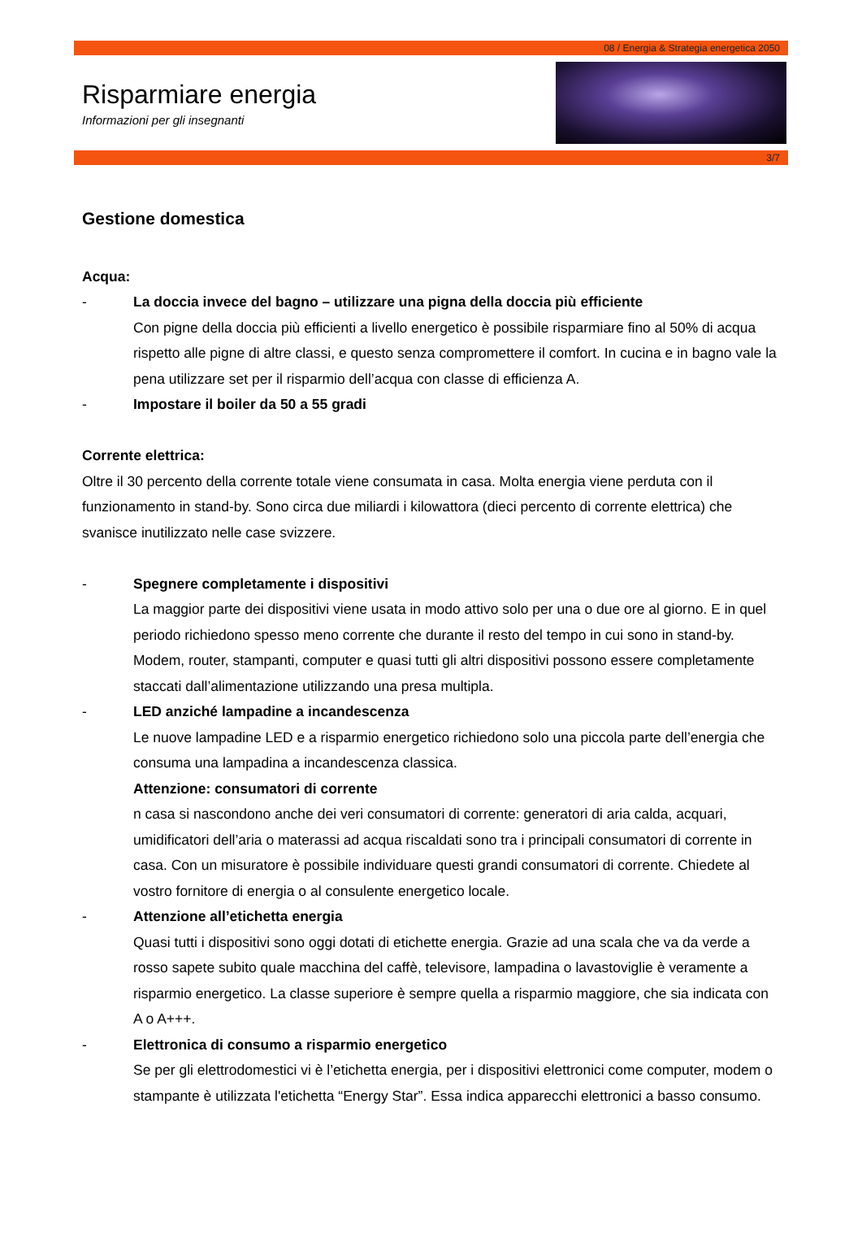08 / Energia & Strategia energetica 2050
Risparmiare energia
Informazioni per gli insegnanti
3/7
Gestione domestica
Acqua:
- La doccia invece del bagno – utilizzare una pigna della doccia più efficiente
Con pigne della doccia più efficienti a livello energetico è possibile risparmiare fino al 50% di acqua rispetto alle pigne di altre classi, e questo senza compromettere il comfort. In cucina e in bagno vale la pena utilizzare set per il risparmio dell’acqua con classe di efficienza A.
- Impostare il boiler da 50 a 55 gradi
Corrente elettrica:
Oltre il 30 percento della corrente totale viene consumata in casa. Molta energia viene perduta con il funzionamento in stand-by. Sono circa due miliardi i kilowattora (dieci percento di corrente elettrica) che svanisce inutilizzato nelle case svizzere.
- Spegnere completamente i dispositivi
La maggior parte dei dispositivi viene usata in modo attivo solo per una o due ore al giorno. E in quel periodo richiedono spesso meno corrente che durante il resto del tempo in cui sono in stand-by. Modem, router, stampanti, computer e quasi tutti gli altri dispositivi possono essere completamente staccati dall’alimentazione utilizzando una presa multipla.
- LED anziché lampadine a incandescenza
Le nuove lampadine LED e a risparmio energetico richiedono solo una piccola parte dell’energia che consuma una lampadina a incandescenza classica.
Attenzione: consumatori di corrente
n casa si nascondono anche dei veri consumatori di corrente: generatori di aria calda, acquari, umidificatori dell’aria o materassi ad acqua riscaldati sono tra i principali consumatori di corrente in casa. Con un misuratore è possibile individuare questi grandi consumatori di corrente. Chiedete al vostro fornitore di energia o al consulente energetico locale.
- Attenzione all’etichetta energia
Quasi tutti i dispositivi sono oggi dotati di etichette energia. Grazie ad una scala che va da verde a rosso sapete subito quale macchina del caffè, televisore, lampadina o lavastoviglie è veramente a risparmio energetico. La classe superiore è sempre quella a risparmio maggiore, che sia indicata con A o A+++.
- Elettronica di consumo a risparmio energetico
Se per gli elettrodomestici vi è l’etichetta energia, per i dispositivi elettronici come computer, modem o stampante è utilizzata l'etichetta “Energy Star”. Essa indica apparecchi elettronici a basso consumo.